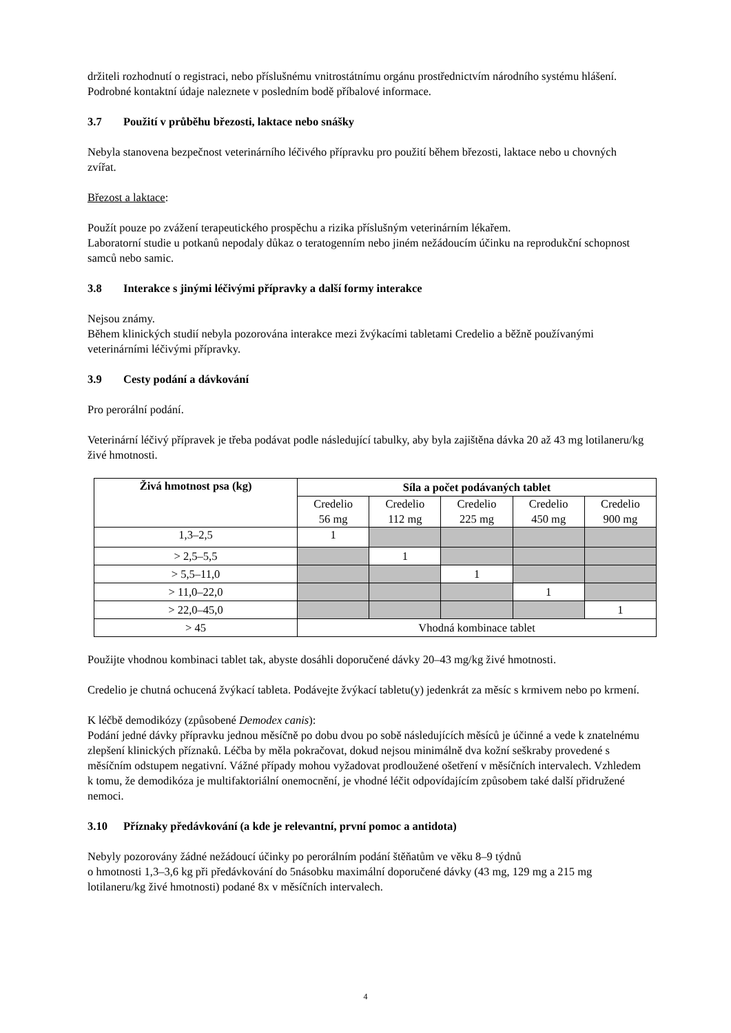držiteli rozhodnutí o registraci, nebo příslušnému vnitrostátnímu orgánu prostřednictvím národního systému hlášení. Podrobné kontaktní údaje naleznete v posledním bodě příbalové informace.
3.7 Použití v průběhu březosti, laktace nebo snášky
Nebyla stanovena bezpečnost veterinárního léčivého přípravku pro použití během březosti, laktace nebo u chovných zvířat.
Březost a laktace:
Použít pouze po zvážení terapeutického prospěchu a rizika příslušným veterinárním lékařem.
Laboratorní studie u potkanů nepodaly důkaz o teratogenním nebo jiném nežádoucím účinku na reprodukční schopnost samců nebo samic.
3.8 Interakce s jinými léčivými přípravky a další formy interakce
Nejsou známy.
Během klinických studií nebyla pozorována interakce mezi žvýkacími tabletami Credelio a běžně používanými veterinárními léčivými přípravky.
3.9 Cesty podání a dávkování
Pro perorální podání.
Veterinární léčivý přípravek je třeba podávat podle následující tabulky, aby byla zajištěna dávka 20 až 43 mg lotilaneru/kg živé hmotnosti.
| Živá hmotnost psa (kg) | Síla a počet podávaných tablet | | | | |
| --- | --- | --- | --- | --- | --- |
| | Credelio 56 mg | Credelio 112 mg | Credelio 225 mg | Credelio 450 mg | Credelio 900 mg |
| 1,3–2,5 | 1 | | | | |
| > 2,5–5,5 | | 1 | | | |
| > 5,5–11,0 | | | 1 | | |
| > 11,0–22,0 | | | | 1 | |
| > 22,0–45,0 | | | | | 1 |
| > 45 | Vhodná kombinace tablet | | | | |
Použijte vhodnou kombinaci tablet tak, abyste dosáhli doporučené dávky 20–43 mg/kg živé hmotnosti.
Credelio je chutná ochucená žvýkací tableta. Podávejte žvýkací tabletu(y) jedenkrát za měsíc s krmivem nebo po krmení.
K léčbě demodikózy (způsobené Demodex canis):
Podání jedné dávky přípravku jednou měsíčně po dobu dvou po sobě následujících měsíců je účinné a vede k znatelnému zlepšení klinických příznaků. Léčba by měla pokračovat, dokud nejsou minimálně dva kožní seškraby provedené s měsíčním odstupem negativní. Vážné případy mohou vyžadovat prodloužené ošetření v měsíčních intervalech. Vzhledem k tomu, že demodikóza je multifaktoriální onemocnění, je vhodné léčit odpovídajícím způsobem také další přidružené nemoci.
3.10 Příznaky předávkování (a kde je relevantní, první pomoc a antidota)
Nebyly pozorovány žádné nežádoucí účinky po perorálním podání štěňatům ve věku 8–9 týdnů
o hmotnosti 1,3–3,6 kg při předávkování do 5násobku maximální doporučené dávky (43 mg, 129 mg a 215 mg lotilaneru/kg živé hmotnosti) podané 8x v měsíčních intervalech.
4